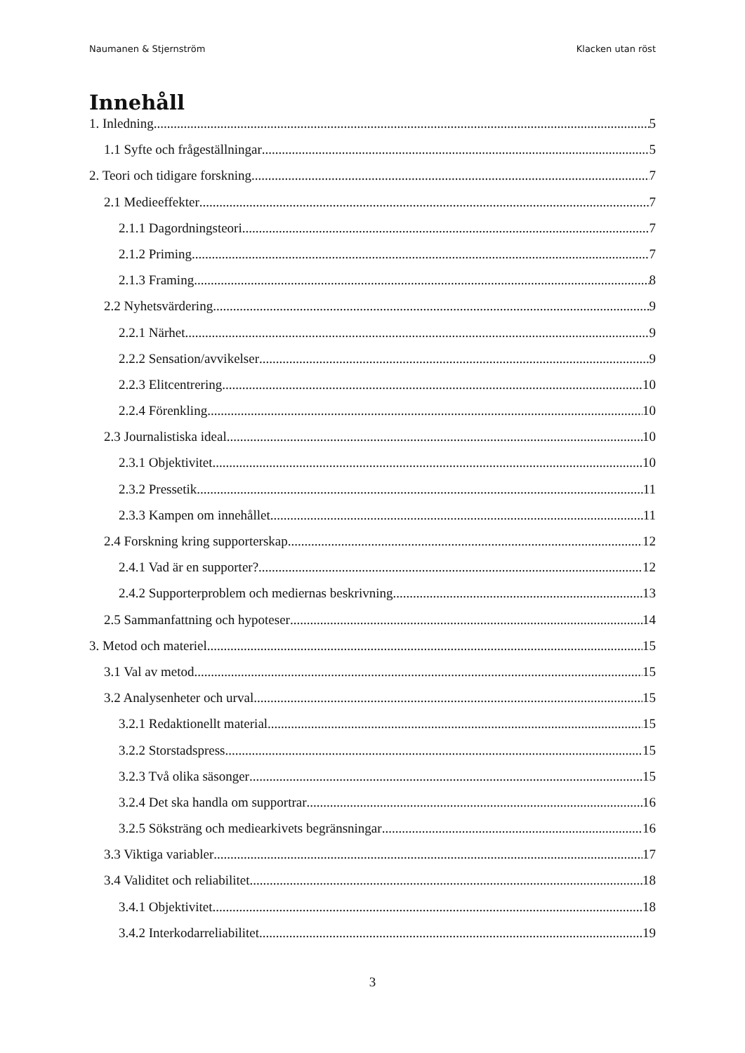Naumanen & Stjernström Klacken utan röst
Innehåll
1. Inledning 5
1.1 Syfte och frågeställningar 5
2. Teori och tidigare forskning 7
2.1 Medieeffekter 7
2.1.1 Dagordningsteori 7
2.1.2 Priming 7
2.1.3 Framing 8
2.2 Nyhetsvärdering 9
2.2.1 Närhet 9
2.2.2 Sensation/avvikelser 9
2.2.3 Elitcentrering 10
2.2.4 Förenkling 10
2.3 Journalistiska ideal 10
2.3.1 Objektivitet 10
2.3.2 Pressetik 11
2.3.3 Kampen om innehållet 11
2.4 Forskning kring supporterskap 12
2.4.1 Vad är en supporter? 12
2.4.2 Supporterproblem och mediernas beskrivning 13
2.5 Sammanfattning och hypoteser 14
3. Metod och materiel 15
3.1 Val av metod 15
3.2 Analysenheter och urval 15
3.2.1 Redaktionellt material 15
3.2.2 Storstadspress 15
3.2.3 Två olika säsonger 15
3.2.4 Det ska handla om supportrar 16
3.2.5 Söksträng och mediearkivets begränsningar 16
3.3 Viktiga variabler 17
3.4 Validitet och reliabilitet 18
3.4.1 Objektivitet 18
3.4.2 Interkodarreliabilitet 19
3